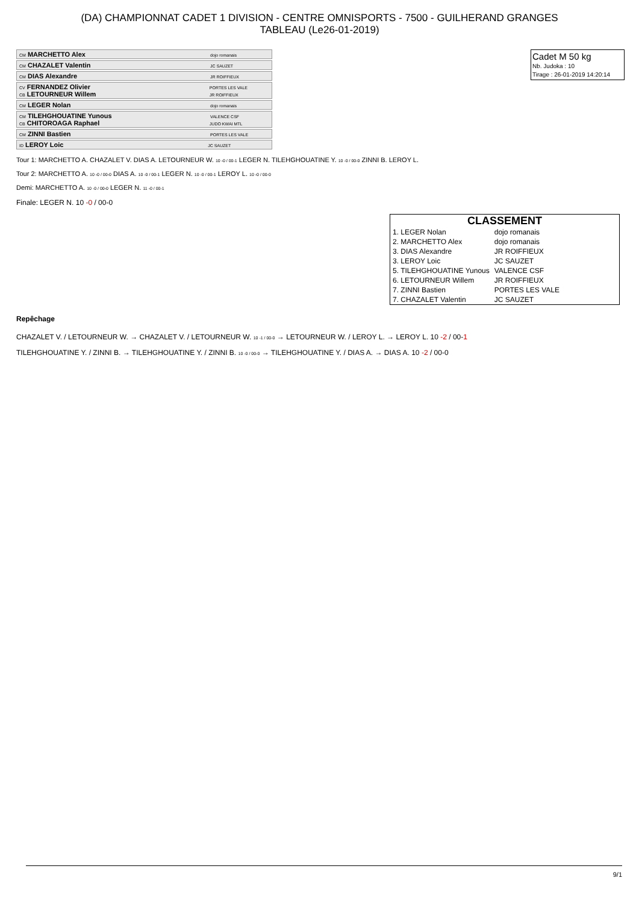(DA) CHAMPIONNAT CADET 1 DIVISION - CENTRE OMNISPORTS - 7500 - GUILHERAND GRANGES
TABLEAU (Le26-01-2019)
Cadet M 50 kg
Nb. Judoka : 10
Tirage : 26-01-2019 14:20:14
CM MARCHETTO Alex dojo romanais
CM CHAZALET Valentin JC SAUZET
CM DIAS Alexandre JR ROIFFIEUX
CV FERNANDEZ Olivier PORTES LES VALE
CB LETOURNEUR Willem JR ROIFFIEUX
CM LEGER Nolan dojo romanais
CM TILEHGHOUATINE Yunous VALENCE CSF
CB CHITOROAGA Raphael JUDO KWAI MTL
CM ZINNI Bastien PORTES LES VALE
ID LEROY Loic JC SAUZET
Tour 1: MARCHETTO A. CHAZALET V. DIAS A. LETOURNEUR W. 10 -0 / 00-1 LEGER N. TILEHGHOUATINE Y. 10 -0 / 00-0 ZINNI B. LEROY L.
Tour 2: MARCHETTO A. 10 -0 / 00-0 DIAS A. 10 -0 / 00-1 LEGER N. 10 -0 / 00-1 LEROY L. 10 -0 / 00-0
Demi: MARCHETTO A. 10 -0 / 00-0 LEGER N. 11 -0 / 00-1
Finale: LEGER N. 10 -0 / 00-0
CLASSEMENT
| 1. LEGER Nolan | dojo romanais |
| 2. MARCHETTO Alex | dojo romanais |
| 3. DIAS Alexandre | JR ROIFFIEUX |
| 3. LEROY Loic | JC SAUZET |
| 5. TILEHGHOUATINE Yunous | VALENCE CSF |
| 6. LETOURNEUR Willem | JR ROIFFIEUX |
| 7. ZINNI Bastien | PORTES LES VALE |
| 7. CHAZALET Valentin | JC SAUZET |
Repêchage
CHAZALET V. / LETOURNEUR W. → CHAZALET V. / LETOURNEUR W. 10 -1 / 00-0 → LETOURNEUR W. / LEROY L. → LEROY L. 10 -2 / 00-1
TILEHGHOUATINE Y. / ZINNI B. → TILEHGHOUATINE Y. / ZINNI B. 10 -0 / 00-0 → TILEHGHOUATINE Y. / DIAS A. → DIAS A. 10 -2 / 00-0
9/1